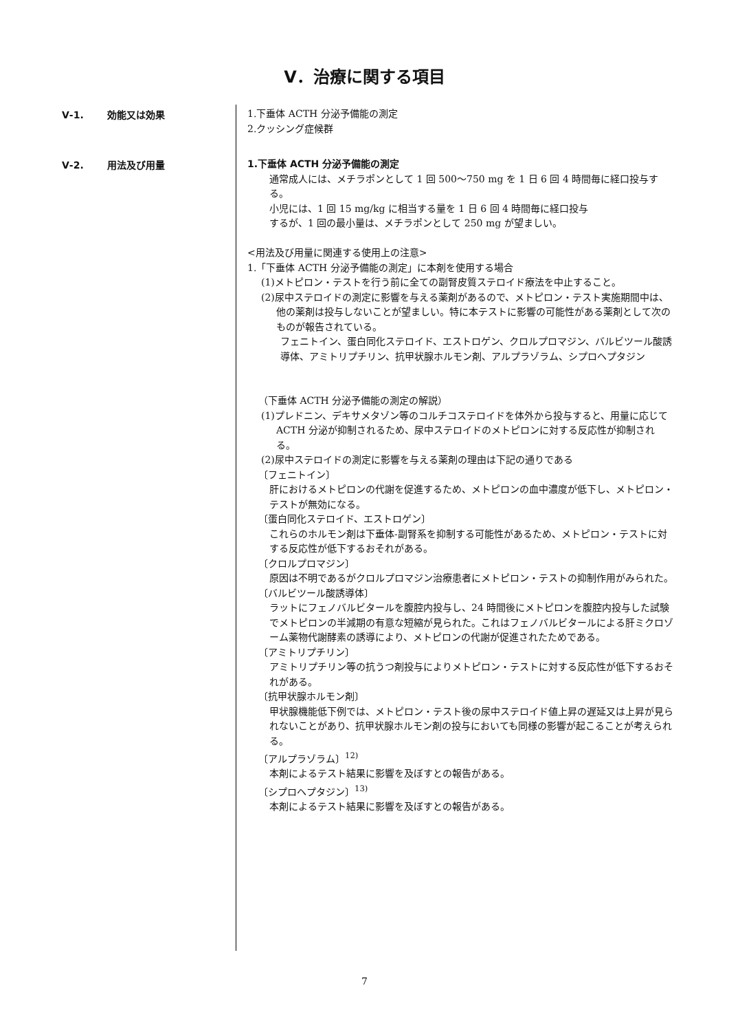Ⅴ．治療に関する項目
Ⅴ-1. 効能又は効果 1.下垂体 ACTH 分泌予備能の測定
2.クッシング症候群
Ⅴ-2. 用法及び用量 1.下垂体 ACTH 分泌予備能の測定
通常成人には、メチラポンとして 1 回 500～750 mg を 1 日 6 回 4 時間毎に経口投与する。
小児には、1 回 15 mg/kg に相当する量を 1 日 6 回 4 時間毎に経口投与
するが、1 回の最小量は、メチラポンとして 250 mg が望ましい。
<用法及び用量に関連する使用上の注意>
1.「下垂体 ACTH 分泌予備能の測定」に本剤を使用する場合
(1)メトピロン・テストを行う前に全ての副腎皮質ステロイド療法を中止すること。
(2)尿中ステロイドの測定に影響を与える薬剤があるので、メトピロン・テスト実施期間中は、他の薬剤は投与しないことが望ましい。特に本テストに影響の可能性がある薬剤として次のものが報告されている。
フェニトイン、蛋白同化ステロイド、エストロゲン、クロルプロマジン、バルビツール酸誘導体、アミトリプチリン、抗甲状腺ホルモン剤、アルプラゾラム、シプロヘプタジン
（下垂体 ACTH 分泌予備能の測定の解説）
(1)プレドニン、デキサメタゾン等のコルチコステロイドを体外から投与すると、用量に応じて ACTH 分泌が抑制されるため、尿中ステロイドのメトピロンに対する反応性が抑制される。
(2)尿中ステロイドの測定に影響を与える薬剤の理由は下記の通りである
〔フェニトイン〕
肝におけるメトピロンの代謝を促進するため、メトピロンの血中濃度が低下し、メトピロン・テストが無効になる。
〔蛋白同化ステロイド、エストロゲン〕
これらのホルモン剤は下垂体-副腎系を抑制する可能性があるため、メトピロン・テストに対する反応性が低下するおそれがある。
〔クロルプロマジン〕
原因は不明であるがクロルプロマジン治療患者にメトピロン・テストの抑制作用がみられた。
〔バルビツール酸誘導体〕
ラットにフェノバルビタールを腹腔内投与し、24 時間後にメトピロンを腹腔内投与した試験でメトピロンの半減期の有意な短縮が見られた。これはフェノバルビタールによる肝ミクロゾーム薬物代謝酵素の誘導により、メトピロンの代謝が促進されたためである。
〔アミトリプチリン〕
アミトリプチリン等の抗うつ剤投与によりメトピロン・テストに対する反応性が低下するおそれがある。
〔抗甲状腺ホルモン剤〕
甲状腺機能低下例では、メトピロン・テスト後の尿中ステロイド値上昇の遅延又は上昇が見られないことがあり、抗甲状腺ホルモン剤の投与においても同様の影響が起こることが考えられる。
〔アルプラゾラム〕<sup>12)</sup>
本剤によるテスト結果に影響を及ぼすとの報告がある。
〔シプロヘプタジン〕<sup>13)</sup>
本剤によるテスト結果に影響を及ぼすとの報告がある。
7